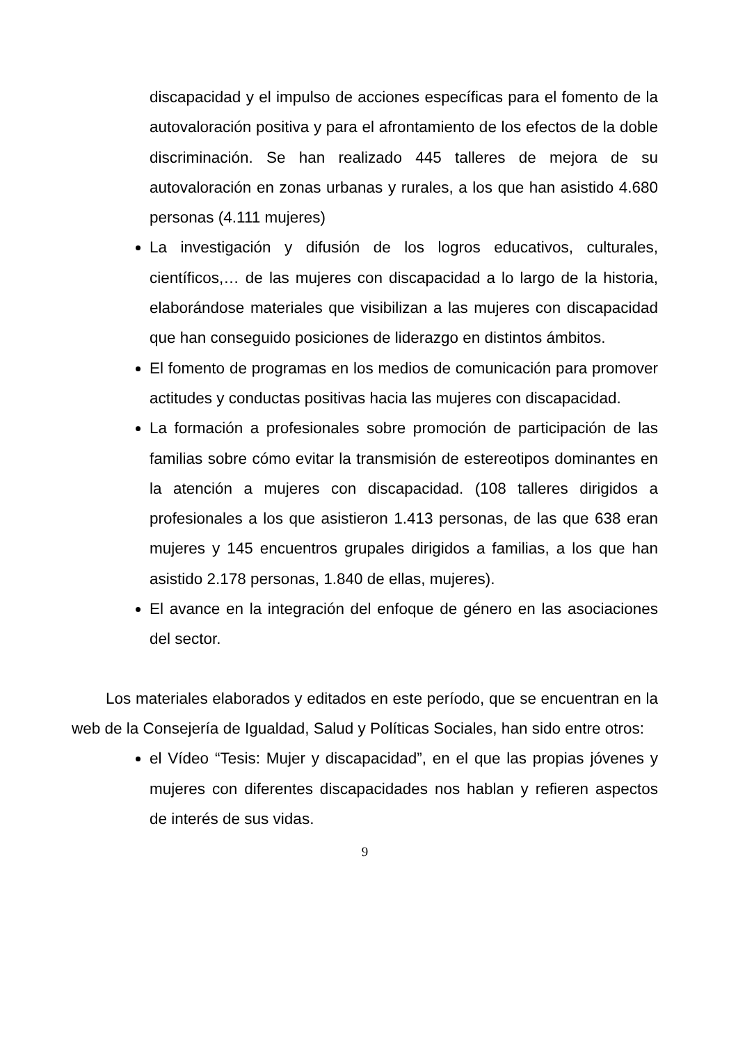discapacidad y el impulso de acciones específicas para el fomento de la autovaloración positiva y para el afrontamiento de los efectos de la doble discriminación. Se han realizado 445 talleres de mejora de su autovaloración en zonas urbanas y rurales, a los que han asistido 4.680 personas (4.111 mujeres)
La investigación y difusión de los logros educativos, culturales, científicos,… de las mujeres con discapacidad a lo largo de la historia, elaborándose materiales que visibilizan a las mujeres con discapacidad que han conseguido posiciones de liderazgo en distintos ámbitos.
El fomento de programas en los medios de comunicación para promover actitudes y conductas positivas hacia las mujeres con discapacidad.
La formación a profesionales sobre promoción de participación de las familias sobre cómo evitar la transmisión de estereotipos dominantes en la atención a mujeres con discapacidad. (108 talleres dirigidos a profesionales a los que asistieron 1.413 personas, de las que 638 eran mujeres y 145 encuentros grupales dirigidos a familias, a los que han asistido 2.178 personas, 1.840 de ellas, mujeres).
El avance en la integración del enfoque de género en las asociaciones del sector.
Los materiales elaborados y editados en este período, que se encuentran en la web de la Consejería de Igualdad, Salud y Políticas Sociales, han sido entre otros:
el Vídeo “Tesis: Mujer y discapacidad”, en el que las propias jóvenes y mujeres con diferentes discapacidades nos hablan y refieren aspectos de interés de sus vidas.
9